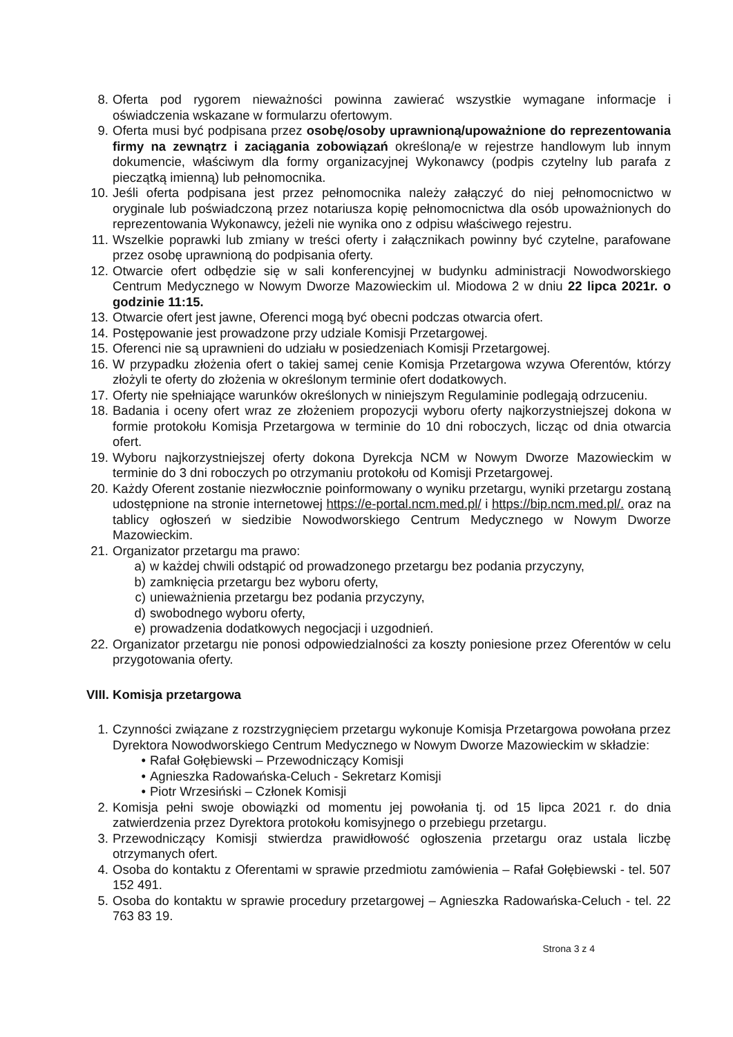8. Oferta pod rygorem nieważności powinna zawierać wszystkie wymagane informacje i oświadczenia wskazane w formularzu ofertowym.
9. Oferta musi być podpisana przez osobę/osoby uprawnioną/upoważnione do reprezentowania firmy na zewnątrz i zaciągania zobowiązań określoną/e w rejestrze handlowym lub innym dokumencie, właściwym dla formy organizacyjnej Wykonawcy (podpis czytelny lub parafa z pieczątką imienną) lub pełnomocnika.
10. Jeśli oferta podpisana jest przez pełnomocnika należy załączyć do niej pełnomocnictwo w oryginale lub poświadczoną przez notariusza kopię pełnomocnictwa dla osób upoważnionych do reprezentowania Wykonawcy, jeżeli nie wynika ono z odpisu właściwego rejestru.
11. Wszelkie poprawki lub zmiany w treści oferty i załącznikach powinny być czytelne, parafowane przez osobę uprawnioną do podpisania oferty.
12. Otwarcie ofert odbędzie się w sali konferencyjnej w budynku administracji Nowodworskiego Centrum Medycznego w Nowym Dworze Mazowieckim ul. Miodowa 2 w dniu 22 lipca 2021r. o godzinie 11:15.
13. Otwarcie ofert jest jawne, Oferenci mogą być obecni podczas otwarcia ofert.
14. Postępowanie jest prowadzone przy udziale Komisji Przetargowej.
15. Oferenci nie są uprawnieni do udziału w posiedzeniach Komisji Przetargowej.
16. W przypadku złożenia ofert o takiej samej cenie Komisja Przetargowa wzywa Oferentów, którzy złożyli te oferty do złożenia w określonym terminie ofert dodatkowych.
17. Oferty nie spełniające warunków określonych w niniejszym Regulaminie podlegają odrzuceniu.
18. Badania i oceny ofert wraz ze złożeniem propozycji wyboru oferty najkorzystniejszej dokona w formie protokołu Komisja Przetargowa w terminie do 10 dni roboczych, licząc od dnia otwarcia ofert.
19. Wyboru najkorzystniejszej oferty dokona Dyrekcja NCM w Nowym Dworze Mazowieckim w terminie do 3 dni roboczych po otrzymaniu protokołu od Komisji Przetargowej.
20. Każdy Oferent zostanie niezwłocznie poinformowany o wyniku przetargu, wyniki przetargu zostaną udostępnione na stronie internetowej https://e-portal.ncm.med.pl/ i https://bip.ncm.med.pl/. oraz na tablicy ogłoszeń w siedzibie Nowodworskiego Centrum Medycznego w Nowym Dworze Mazowieckim.
21. Organizator przetargu ma prawo:
a) w każdej chwili odstąpić od prowadzonego przetargu bez podania przyczyny,
b) zamknięcia przetargu bez wyboru oferty,
c) unieważnienia przetargu bez podania przyczyny,
d) swobodnego wyboru oferty,
e) prowadzenia dodatkowych negocjacji i uzgodnień.
22. Organizator przetargu nie ponosi odpowiedzialności za koszty poniesione przez Oferentów w celu przygotowania oferty.
VIII. Komisja przetargowa
1. Czynności związane z rozstrzygnięciem przetargu wykonuje Komisja Przetargowa powołana przez Dyrektora Nowodworskiego Centrum Medycznego w Nowym Dworze Mazowieckim w składzie:
• Rafał Gołębiewski – Przewodniczący Komisji
• Agnieszka Radowańska-Celuch - Sekretarz Komisji
• Piotr Wrzesiński – Członek Komisji
2. Komisja pełni swoje obowiązki od momentu jej powołania tj. od 15 lipca 2021 r. do dnia zatwierdzenia przez Dyrektora protokołu komisyjnego o przebiegu przetargu.
3. Przewodniczący Komisji stwierdza prawidłowość ogłoszenia przetargu oraz ustala liczbę otrzymanych ofert.
4. Osoba do kontaktu z Oferentami w sprawie przedmiotu zamówienia – Rafał Gołębiewski - tel. 507 152 491.
5. Osoba do kontaktu w sprawie procedury przetargowej – Agnieszka Radowańska-Celuch - tel. 22 763 83 19.
Strona 3 z 4